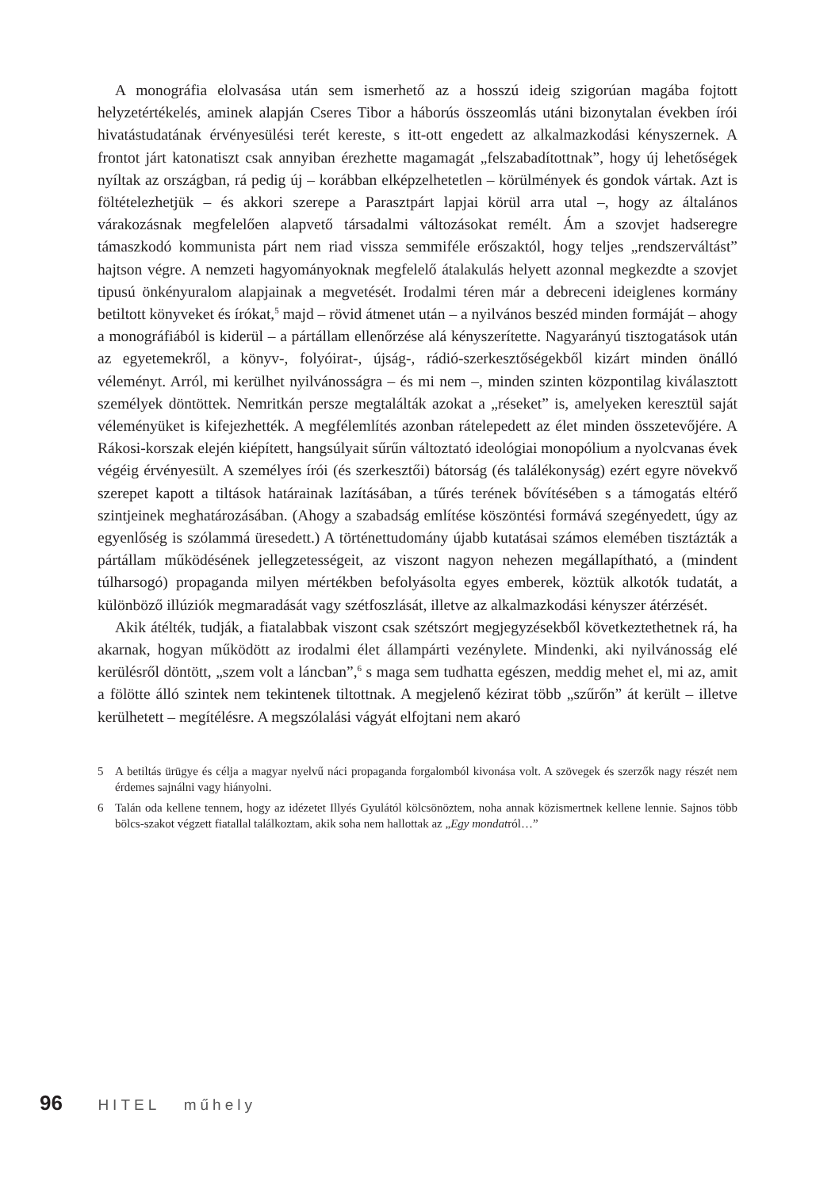A monográfia elolvasása után sem ismerhető az a hosszú ideig szigorúan magába fojtott helyzetértékelés, aminek alapján Cseres Tibor a háborús összeomlás utáni bizonytalan években írói hivatástudatának érvényesülési terét kereste, s itt-ott engedett az alkalmazkodási kényszernek. A frontot járt katonatiszt csak annyiban érezhette magamagát „felszabadítottnak”, hogy új lehetőségek nyíltak az országban, rá pedig új – korábban elképzelhetetlen – körülmények és gondok vártak. Azt is föltételezhetjük – és akkori szerepe a Parasztpárt lapjai körül arra utal –, hogy az általános várakozásnak megfelelően alapvető társadalmi változásokat remélt. Ám a szovjet hadseregre támaszkodó kommunista párt nem riad vissza semmiféle erőszaktól, hogy teljes „rendszerváltást” hajtson végre. A nemzeti hagyományoknak megfelelő átalakulás helyett azonnal megkezdte a szovjet tipusú önkényuralom alapjainak a megvetését. Irodalmi téren már a debreceni ideiglenes kormány betiltott könyveket és írókat,<sup>5</sup> majd – rövid átmenet után – a nyilvános beszéd minden formáját – ahogy a monográfiából is kiderül – a pártállam ellenőrzése alá kényszerítette. Nagyarányú tisztogatások után az egyetemekről, a könyv-, folyóirat-, újság-, rádió-szerkesztőségekből kizárt minden önálló véleményt. Arról, mi kerülhet nyilvánosságra – és mi nem –, minden szinten központilag kiválasztott személyek döntöttek. Nemritkán persze megtalálták azokat a „réseket” is, amelyeken keresztül saját véleményüket is kifejezhették. A megfélemlítés azonban rátelepedett az élet minden összetevőjére. A Rákosi-korszak elején kiépített, hangsúlyait sűrűn változtató ideológiai monopólium a nyolcvanas évek végéig érvényesült. A személyes írói (és szerkesztői) bátorság (és találékonyság) ezért egyre növekvő szerepet kapott a tiltások határainak lazításában, a tűrés terének bővítésében s a támogatás eltérő szintjeinek meghatározásában. (Ahogy a szabadság említése köszöntési formává szegényedett, úgy az egyenlőség is szólammá üresedett.) A történettudomány újabb kutatásai számos elemében tisztázták a pártállam működésének jellegzetességeit, az viszont nagyon nehezen megállapítható, a (mindent túlharsogó) propaganda milyen mértékben befolyásolta egyes emberek, köztük alkotók tudatát, a különböző illúziók megmaradását vagy szétfoszlását, illetve az alkalmazkodási kényszer átérzését.
Akik átélték, tudják, a fiatalabbak viszont csak szétszórt megjegyzésekből következtethetnek rá, ha akarnak, hogyan működött az irodalmi élet állampárti vezénylete. Mindenki, aki nyilvánosság elé kerülésről döntött, „szem volt a láncban”,<sup>6</sup> s maga sem tudhatta egészen, meddig mehet el, mi az, amit a fölötte álló szintek nem tekintenek tiltottnak. A megjelenő kézirat több „szűrőn” át került – illetve kerülhetett – megítélésre. A megszólalási vágyát elfojtani nem akaró
5 A betiltás ürügye és célja a magyar nyelvű náci propaganda forgalomból kivonása volt. A szövegek és szerzők nagy részét nem érdemes sajnálni vagy hiányolni.
6 Talán oda kellene tennem, hogy az idézetet Illyés Gyulától kölcsönöztem, noha annak közismertnek kellene lennie. Sajnos több bölcs-szakot végzett fiatallal találkoztam, akik soha nem hallottak az „Egy mondatról…”
96 HITEL műhely